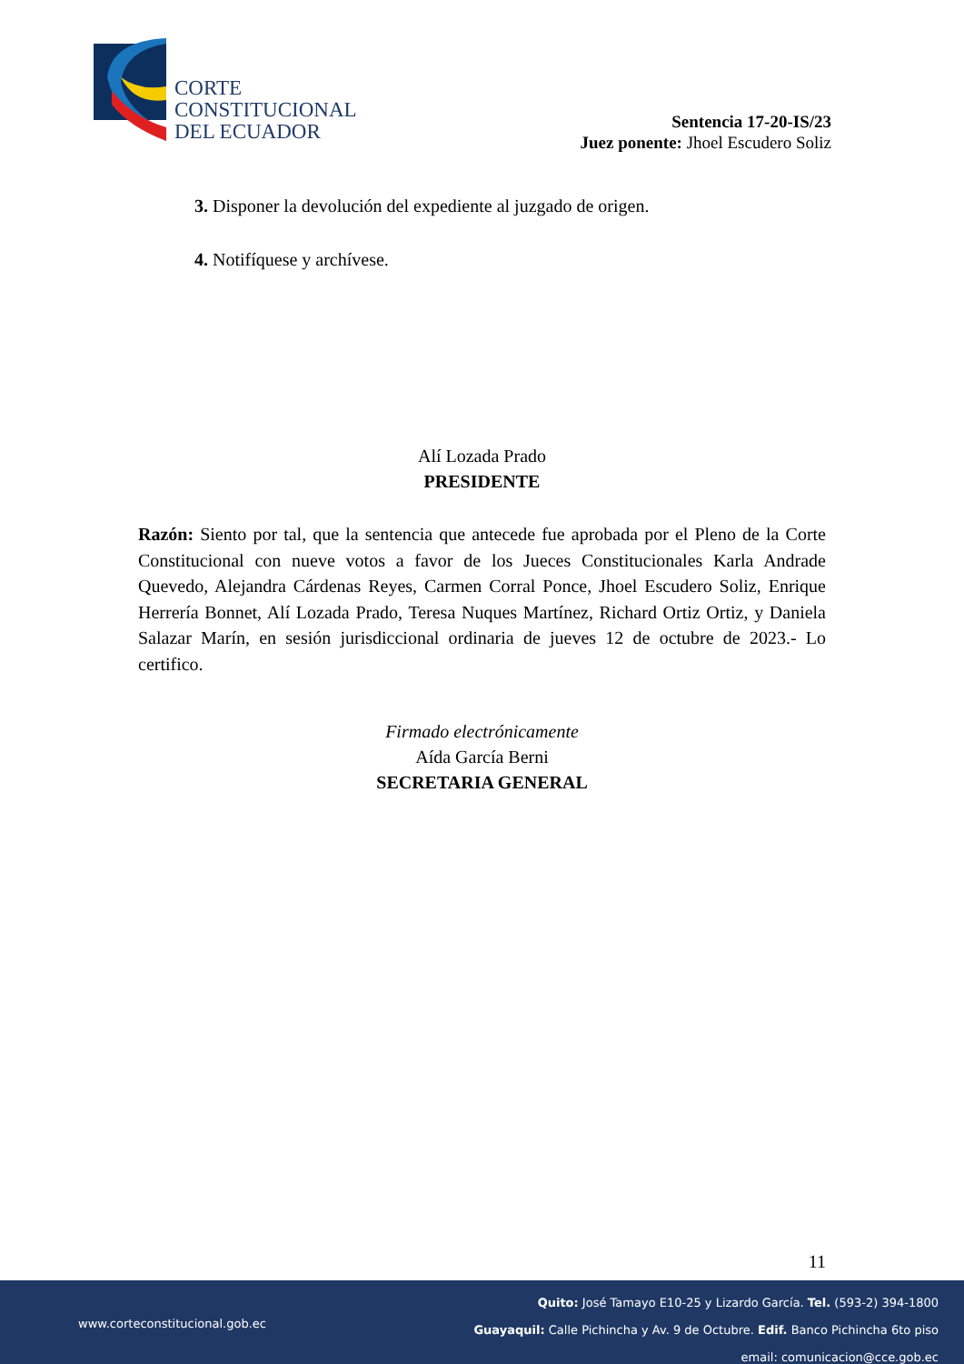CORTE
CONSTITUCIONAL
DEL ECUADOR
Sentencia 17-20-IS/23
Juez ponente: Jhoel Escudero Soliz
3. Disponer la devolución del expediente al juzgado de origen.
4. Notifíquese y archívese.
Alí Lozada Prado
PRESIDENTE
Razón: Siento por tal, que la sentencia que antecede fue aprobada por el Pleno de la Corte Constitucional con nueve votos a favor de los Jueces Constitucionales Karla Andrade Quevedo, Alejandra Cárdenas Reyes, Carmen Corral Ponce, Jhoel Escudero Soliz, Enrique Herrería Bonnet, Alí Lozada Prado, Teresa Nuques Martínez, Richard Ortiz Ortiz, y Daniela Salazar Marín, en sesión jurisdiccional ordinaria de jueves 12 de octubre de 2023.- Lo certifico.
Firmado electrónicamente
Aída García Berni
SECRETARIA GENERAL
11
www.corteconstitucional.gob.ec
Quito: José Tamayo E10-25 y Lizardo García. Tel. (593-2) 394-1800
Guayaquil: Calle Pichincha y Av. 9 de Octubre. Edif. Banco Pichincha 6to piso
email: comunicacion@cce.gob.ec